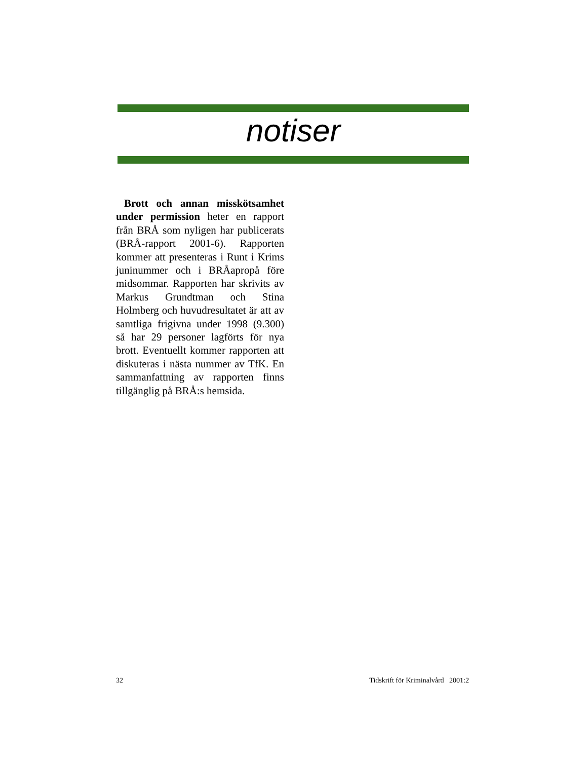notiser
Brott och annan misskötsamhet under permission heter en rapport från BRÅ som nyligen har publicerats (BRÅ-rapport 2001-6). Rapporten kommer att presenteras i Runt i Krims juninummer och i BRÅapropå före midsommar. Rapporten har skrivits av Markus Grundtman och Stina Holmberg och huvudresultatet är att av samtliga frigivna under 1998 (9.300) så har 29 personer lagförts för nya brott. Eventuellt kommer rapporten att diskuteras i nästa nummer av TfK. En sammanfattning av rapporten finns tillgänglig på BRÅ:s hemsida.
32 Tidskrift för Kriminalvård 2001:2